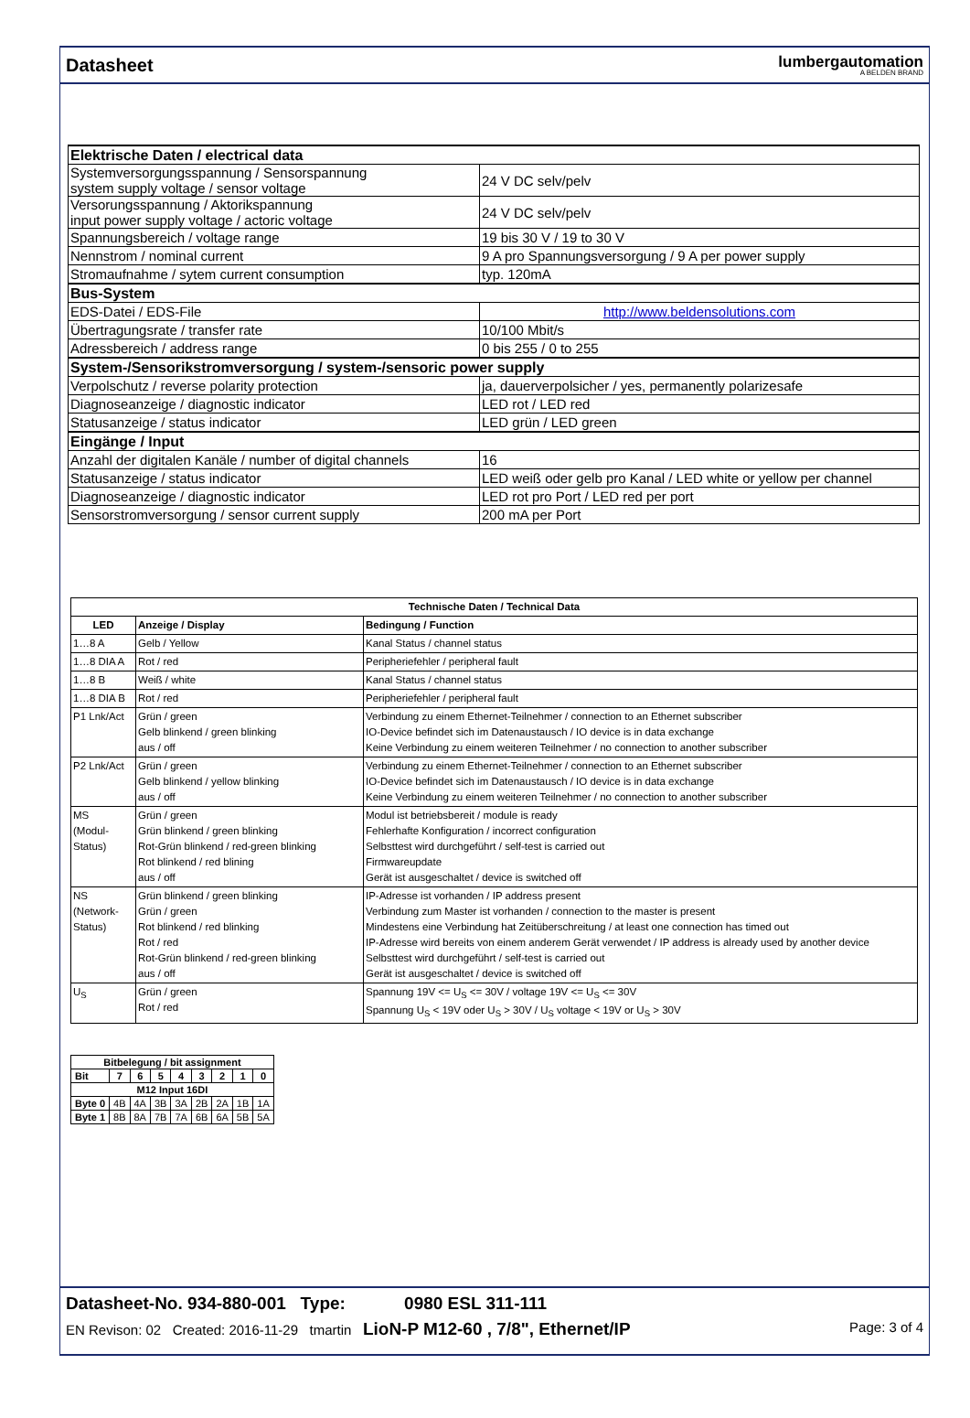Datasheet
lumbergautomation
A BELDEN BRAND
| Elektrische Daten / electrical data | |
| Systemversorgungsspannung / Sensorspannung system supply voltage / sensor voltage | 24 V DC selv/pelv |
| Versorungsspannung / Aktorikspannung input power supply voltage / actoric voltage | 24 V DC selv/pelv |
| Spannungsbereich / voltage range | 19 bis 30 V / 19 to 30 V |
| Nennstrom / nominal current | 9 A pro Spannungsversorgung / 9 A per power supply |
| Stromaufnahme / sytem current consumption | typ. 120mA |
| Bus-System | |
| EDS-Datei / EDS-File | http://www.beldensolutions.com |
| Übertragungsrate / transfer rate | 10/100 Mbit/s |
| Adressbereich / address range | 0 bis 255 / 0 to 255 |
| System-/Sensorikstromversorgung / system-/sensoric power supply | |
| Verpolschutz / reverse polarity protection | ja, dauerverpolsicher / yes, permanently polarizesafe |
| Diagnoseanzeige / diagnostic indicator | LED rot / LED red |
| Statusanzeige / status indicator | LED grün / LED green |
| Eingänge / Input | |
| Anzahl der digitalen Kanäle / number of digital channels | 16 |
| Statusanzeige / status indicator | LED weiß oder gelb pro Kanal / LED white or yellow per channel |
| Diagnoseanzeige / diagnostic indicator | LED rot pro Port / LED red per port |
| Sensorstromversorgung / sensor current supply | 200 mA per Port |
| Technische Daten / Technical Data | | |
| --- | --- | --- |
| LED | Anzeige / Display | Bedingung / Function |
| 1…8 A | Gelb / Yellow | Kanal Status / channel status |
| 1…8 DIA A | Rot / red | Peripheriefehler / peripheral fault |
| 1…8 B | Weiß / white | Kanal Status / channel status |
| 1…8 DIA B | Rot / red | Peripheriefehler / peripheral fault |
| P1 Lnk/Act | Grün / green Gelb blinkend / green blinking aus / off | Verbindung zu einem Ethernet-Teilnehmer / connection to an Ethernet subscriber IO-Device befindet sich im Datenaustausch / IO device is in data exchange Keine Verbindung zu einem weiteren Teilnehmer / no connection to another subscriber |
| P2 Lnk/Act | Grün / green Gelb blinkend / yellow blinking aus / off | Verbindung zu einem Ethernet-Teilnehmer / connection to an Ethernet subscriber IO-Device befindet sich im Datenaustausch / IO device is in data exchange Keine Verbindung zu einem weiteren Teilnehmer / no connection to another subscriber |
| MS (Modul- Status) | Grün / green Grün blinkend / green blinking Rot-Grün blinkend / red-green blinking Rot blinkend / red blining aus / off | Modul ist betriebsbereit / module is ready Fehlerhafte Konfiguration / incorrect configuration Selbsttest wird durchgeführt / self-test is carried out Firmwareupdate Gerät ist ausgeschaltet / device is switched off |
| NS (Network- Status) | Grün blinkend / green blinking Grün / green Rot blinkend / red blinking Rot / red Rot-Grün blinkend / red-green blinking aus / off | IP-Adresse ist vorhanden / IP address present Verbindung zum Master ist vorhanden / connection to the master is present Mindestens eine Verbindung hat Zeitüberschreitung / at least one connection has timed out IP-Adresse wird bereits von einem anderem Gerät verwendet / IP address is already used by another device Selbsttest wird durchgeführt / self-test is carried out Gerät ist ausgeschaltet / device is switched off |
| U<sub>S</sub> | Grün / green Rot / red | Spannung 19V <= U<sub>S</sub> <= 30V / voltage 19V <= U<sub>S</sub> <= 30V Spannung U<sub>S</sub> < 19V oder U<sub>S</sub> > 30V / U<sub>S</sub> voltage < 19V or U<sub>S</sub> > 30V |
| Bitbelegung / bit assignment | | | | | | | | |
| --- | --- | --- | --- | --- | --- | --- | --- | --- |
| Bit | 7 | 6 | 5 | 4 | 3 | 2 | 1 | 0 |
| M12 Input 16DI | | | | | | | | |
| Byte 0 | 4B | 4A | 3B | 3A | 2B | 2A | 1B | 1A |
| Byte 1 | 8B | 8A | 7B | 7A | 6B | 6A | 5B | 5A |
Datasheet-No. 934-880-001 Type: 0980 ESL 311-111
EN Revison: 02 Created: 2016-11-29 tmartin LioN-P M12-60 , 7/8", Ethernet/IP Page: 3 of 4